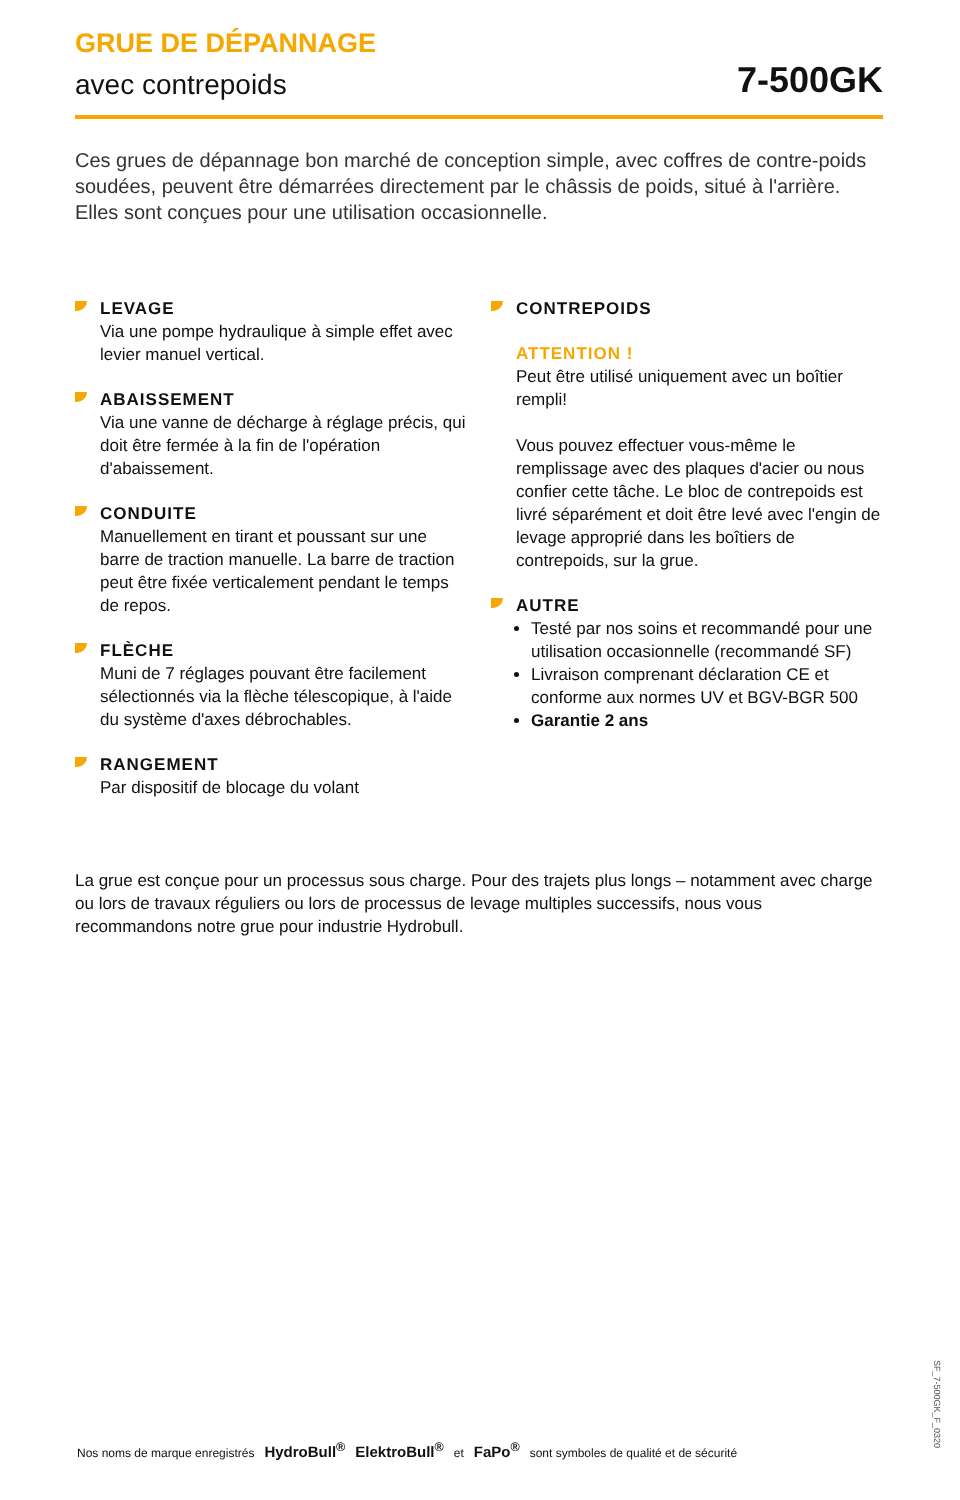GRUE DE DÉPANNAGE
avec contrepoids 7-500GK
Ces grues de dépannage bon marché de conception simple, avec coffres de contre-poids soudées, peuvent être démarrées directement par le châssis de poids, situé à l'arrière. Elles sont conçues pour une utilisation occasionnelle.
LEVAGE
Via une pompe hydraulique à simple effet avec levier manuel vertical.
ABAISSEMENT
Via une vanne de décharge à réglage précis, qui doit être fermée à la fin de l'opération d'abaissement.
CONDUITE
Manuellement en tirant et poussant sur une barre de traction manuelle. La barre de traction peut être fixée verticalement pendant le temps de repos.
FLÈCHE
Muni de 7 réglages pouvant être facilement sélectionnés via la flèche télescopique, à l'aide du système d'axes débrochables.
RANGEMENT
Par dispositif de blocage du volant
CONTREPOIDS
ATTENTION !
Peut être utilisé uniquement avec un boîtier rempli!
Vous pouvez effectuer vous-même le remplissage avec des plaques d'acier ou nous confier cette tâche. Le bloc de contrepoids est livré séparément et doit être levé avec l'engin de levage approprié dans les boîtiers de contrepoids, sur la grue.
AUTRE
Testé par nos soins et recommandé pour une utilisation occasionnelle (recommandé SF)
Livraison comprenant déclaration CE et conforme aux normes UV et BGV-BGR 500
Garantie 2 ans
La grue est conçue pour un processus sous charge. Pour des trajets plus longs – notamment avec charge ou lors de travaux réguliers ou lors de processus de levage multiples successifs, nous vous recommandons notre grue pour industrie Hydrobull.
SF_7-500GK_F_0320
Nos noms de marque enregistrés HydroBull<sup>®</sup> ElektroBull<sup>®</sup> et FaPo<sup>®</sup> sont symboles de qualité et de sécurité